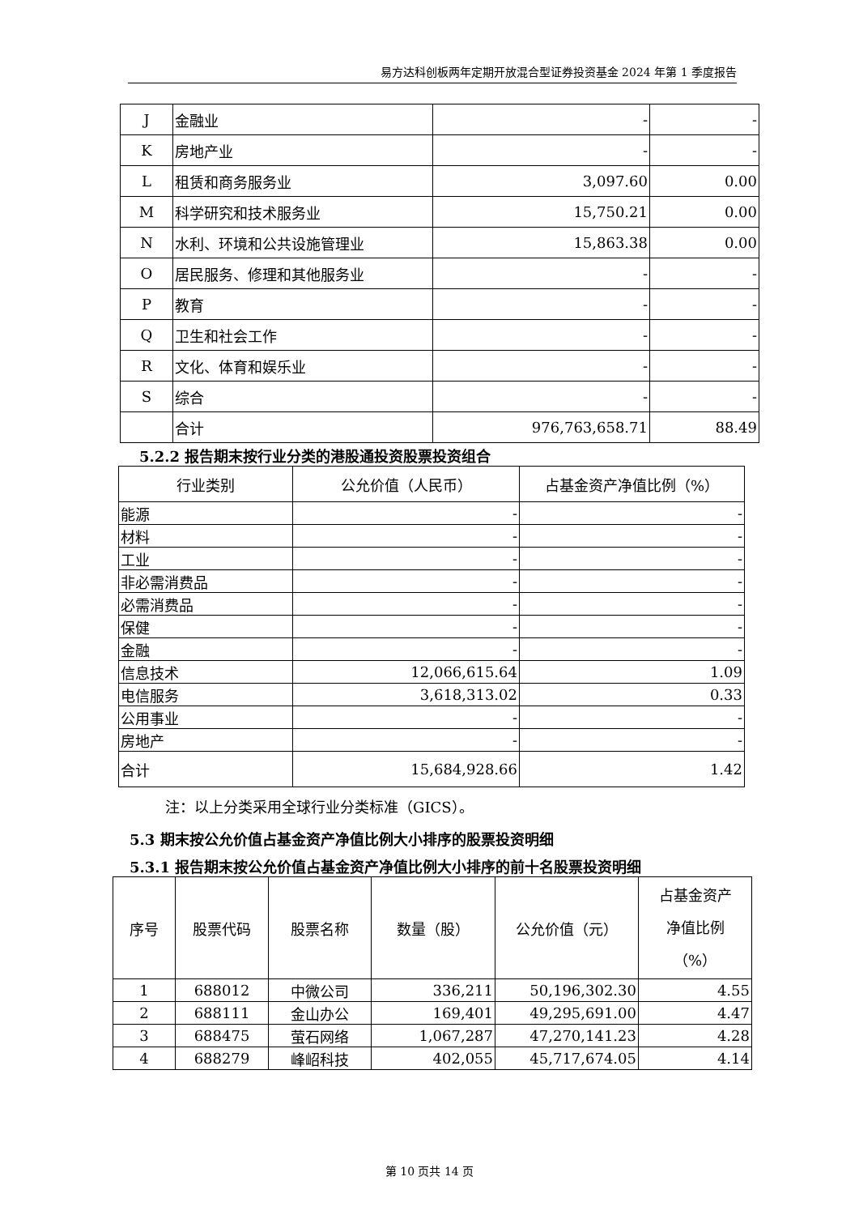易方达科创板两年定期开放混合型证券投资基金 2024 年第 1 季度报告
| J | 金融业 | - | - |
| K | 房地产业 | - | - |
| L | 租赁和商务服务业 | 3,097.60 | 0.00 |
| M | 科学研究和技术服务业 | 15,750.21 | 0.00 |
| N | 水利、环境和公共设施管理业 | 15,863.38 | 0.00 |
| O | 居民服务、修理和其他服务业 | - | - |
| P | 教育 | - | - |
| Q | 卫生和社会工作 | - | - |
| R | 文化、体育和娱乐业 | - | - |
| S | 综合 | - | - |
| | 合计 | 976,763,658.71 | 88.49 |
5.2.2 报告期末按行业分类的港股通投资股票投资组合
| 行业类别 | 公允价值（人民币） | 占基金资产净值比例（%） |
| 能源 | - | - |
| 材料 | - | - |
| 工业 | - | - |
| 非必需消费品 | - | - |
| 必需消费品 | - | - |
| 保健 | - | - |
| 金融 | - | - |
| 信息技术 | 12,066,615.64 | 1.09 |
| 电信服务 | 3,618,313.02 | 0.33 |
| 公用事业 | - | - |
| 房地产 | - | - |
| 合计 | 15,684,928.66 | 1.42 |
注：以上分类采用全球行业分类标准（GICS）。
5.3 期末按公允价值占基金资产净值比例大小排序的股票投资明细
5.3.1 报告期末按公允价值占基金资产净值比例大小排序的前十名股票投资明细
| 序号 | 股票代码 | 股票名称 | 数量（股） | 公允价值（元） | 占基金资产 净值比例 （%） |
| 1 | 688012 | 中微公司 | 336,211 | 50,196,302.30 | 4.55 |
| 2 | 688111 | 金山办公 | 169,401 | 49,295,691.00 | 4.47 |
| 3 | 688475 | 萤石网络 | 1,067,287 | 47,270,141.23 | 4.28 |
| 4 | 688279 | 峰岹科技 | 402,055 | 45,717,674.05 | 4.14 |
第 10 页共 14 页